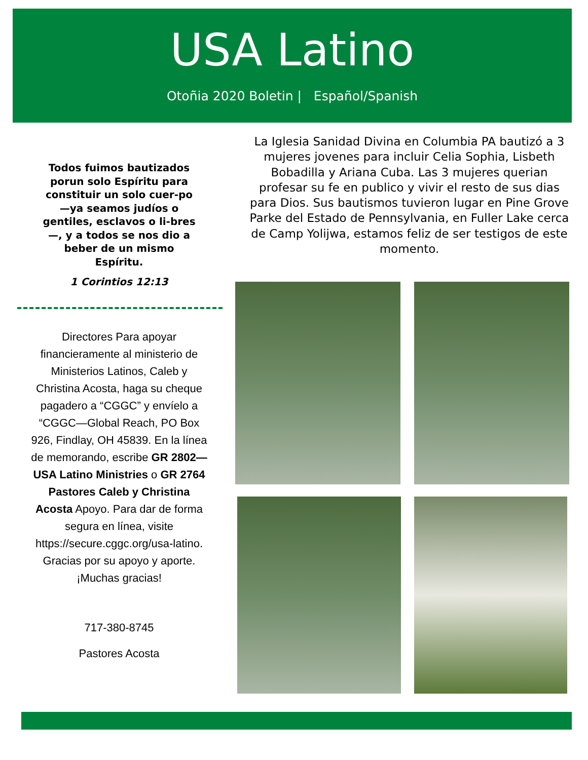USA Latino
Otoñia 2020 Boletin | Español/Spanish
Todos fuimos bautizados porun solo Espíritu para constituir un solo cuer-po—ya seamos judíos o gentiles, esclavos o li-bres—, y a todos se nos dio a beber de un mismo Espíritu.
1 Corintios 12:13
Directores Para apoyar financieramente al ministerio de Ministerios Latinos, Caleb y Christina Acosta, haga su cheque pagadero a “CGGC” y envíelo a “CGGC—Global Reach, PO Box 926, Findlay, OH 45839. En la línea de memorando, escribe GR 2802—USA Latino Ministries o GR 2764 Pastores Caleb y Christina Acosta Apoyo. Para dar de forma segura en línea, visite https://secure.cggc.org/usa-latino. Gracias por su apoyo y aporte. ¡Muchas gracias!
717-380-8745
Pastores Acosta
La Iglesia Sanidad Divina en Columbia PA bautizó a 3 mujeres jovenes para incluir Celia Sophia, Lisbeth Bobadilla y Ariana Cuba. Las 3 mujeres querian profesar su fe en publico y vivir el resto de sus dias para Dios. Sus bautismos tuvieron lugar en Pine Grove Parke del Estado de Pennsylvania, en Fuller Lake cerca de Camp Yolijwa, estamos feliz de ser testigos de este momento.